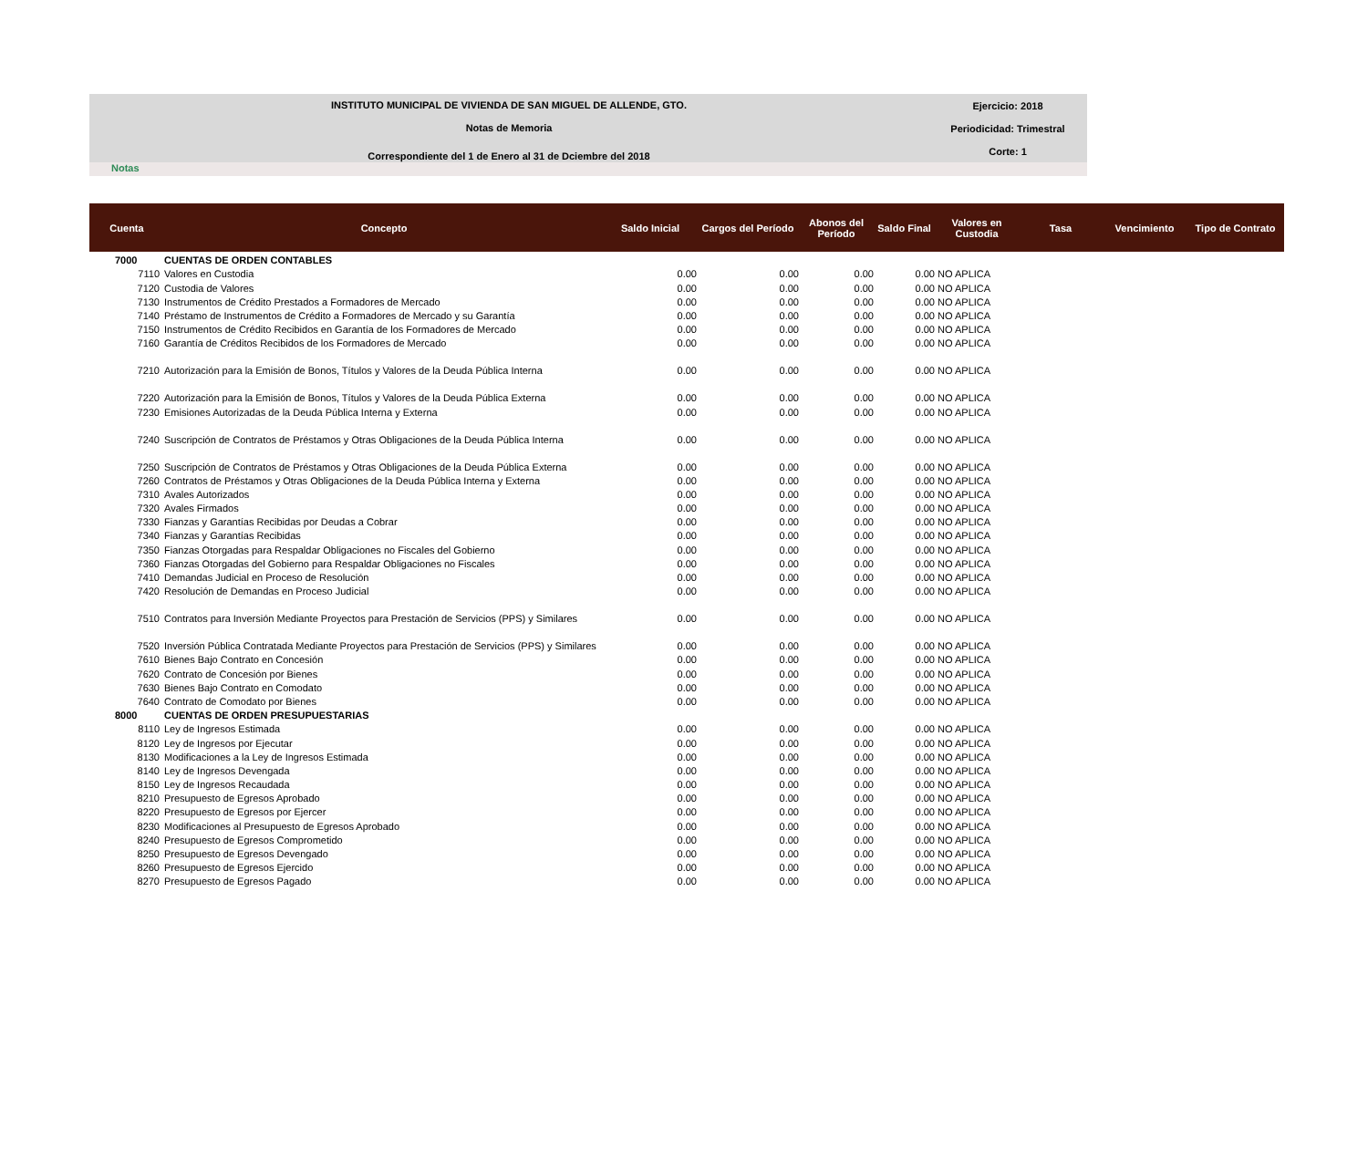INSTITUTO MUNICIPAL DE VIVIENDA DE SAN MIGUEL DE ALLENDE, GTO.
Notas de Memoria
Correspondiente del 1 de Enero al 31 de Dciembre del 2018
Ejercicio: 2018
Periodicidad: Trimestral
Corte: 1
Notas
| Cuenta | Concepto | Saldo Inicial | Cargos del Período | Abonos del Período | Saldo Final | Valores en Custodia | Tasa | Vencimiento | Tipo de Contrato |
| --- | --- | --- | --- | --- | --- | --- | --- | --- | --- |
| 7000 | CUENTAS DE ORDEN CONTABLES | | | | | | | | |
| 7110 | Valores en Custodia | 0.00 | 0.00 | 0.00 | 0.00 | NO APLICA | | | |
| 7120 | Custodia de Valores | 0.00 | 0.00 | 0.00 | 0.00 | NO APLICA | | | |
| 7130 | Instrumentos de Crédito Prestados a Formadores de Mercado | 0.00 | 0.00 | 0.00 | 0.00 | NO APLICA | | | |
| 7140 | Préstamo de Instrumentos de Crédito a Formadores de Mercado y su Garantía | 0.00 | 0.00 | 0.00 | 0.00 | NO APLICA | | | |
| 7150 | Instrumentos de Crédito Recibidos en Garantía de los Formadores de Mercado | 0.00 | 0.00 | 0.00 | 0.00 | NO APLICA | | | |
| 7160 | Garantía de Créditos Recibidos de los Formadores de Mercado | 0.00 | 0.00 | 0.00 | 0.00 | NO APLICA | | | |
| 7210 | Autorización para la Emisión de Bonos, Títulos y Valores de la Deuda Pública Interna | 0.00 | 0.00 | 0.00 | 0.00 | NO APLICA | | | |
| 7220 | Autorización para la Emisión de Bonos, Títulos y Valores de la Deuda Pública Externa | 0.00 | 0.00 | 0.00 | 0.00 | NO APLICA | | | |
| 7230 | Emisiones Autorizadas de la Deuda Pública Interna y Externa | 0.00 | 0.00 | 0.00 | 0.00 | NO APLICA | | | |
| 7240 | Suscripción de Contratos de Préstamos y Otras Obligaciones de la Deuda Pública Interna | 0.00 | 0.00 | 0.00 | 0.00 | NO APLICA | | | |
| 7250 | Suscripción de Contratos de Préstamos y Otras Obligaciones de la Deuda Pública Externa | 0.00 | 0.00 | 0.00 | 0.00 | NO APLICA | | | |
| 7260 | Contratos de Préstamos y Otras Obligaciones de la Deuda Pública Interna y Externa | 0.00 | 0.00 | 0.00 | 0.00 | NO APLICA | | | |
| 7310 | Avales Autorizados | 0.00 | 0.00 | 0.00 | 0.00 | NO APLICA | | | |
| 7320 | Avales Firmados | 0.00 | 0.00 | 0.00 | 0.00 | NO APLICA | | | |
| 7330 | Fianzas y Garantías Recibidas por Deudas a Cobrar | 0.00 | 0.00 | 0.00 | 0.00 | NO APLICA | | | |
| 7340 | Fianzas y Garantías Recibidas | 0.00 | 0.00 | 0.00 | 0.00 | NO APLICA | | | |
| 7350 | Fianzas Otorgadas para Respaldar Obligaciones no Fiscales del Gobierno | 0.00 | 0.00 | 0.00 | 0.00 | NO APLICA | | | |
| 7360 | Fianzas Otorgadas del Gobierno para Respaldar Obligaciones no Fiscales | 0.00 | 0.00 | 0.00 | 0.00 | NO APLICA | | | |
| 7410 | Demandas Judicial en Proceso de Resolución | 0.00 | 0.00 | 0.00 | 0.00 | NO APLICA | | | |
| 7420 | Resolución de Demandas en Proceso Judicial | 0.00 | 0.00 | 0.00 | 0.00 | NO APLICA | | | |
| 7510 | Contratos para Inversión Mediante Proyectos para Prestación de Servicios (PPS) y Similares | 0.00 | 0.00 | 0.00 | 0.00 | NO APLICA | | | |
| 7520 | Inversión Pública Contratada Mediante Proyectos para Prestación de Servicios (PPS) y Similares | 0.00 | 0.00 | 0.00 | 0.00 | NO APLICA | | | |
| 7610 | Bienes Bajo Contrato en Concesión | 0.00 | 0.00 | 0.00 | 0.00 | NO APLICA | | | |
| 7620 | Contrato de Concesión por Bienes | 0.00 | 0.00 | 0.00 | 0.00 | NO APLICA | | | |
| 7630 | Bienes Bajo Contrato en Comodato | 0.00 | 0.00 | 0.00 | 0.00 | NO APLICA | | | |
| 7640 | Contrato de Comodato por Bienes | 0.00 | 0.00 | 0.00 | 0.00 | NO APLICA | | | |
| 8000 | CUENTAS DE ORDEN PRESUPUESTARIAS | | | | | | | | |
| 8110 | Ley de Ingresos Estimada | 0.00 | 0.00 | 0.00 | 0.00 | NO APLICA | | | |
| 8120 | Ley de Ingresos por Ejecutar | 0.00 | 0.00 | 0.00 | 0.00 | NO APLICA | | | |
| 8130 | Modificaciones a la Ley de Ingresos Estimada | 0.00 | 0.00 | 0.00 | 0.00 | NO APLICA | | | |
| 8140 | Ley de Ingresos Devengada | 0.00 | 0.00 | 0.00 | 0.00 | NO APLICA | | | |
| 8150 | Ley de Ingresos Recaudada | 0.00 | 0.00 | 0.00 | 0.00 | NO APLICA | | | |
| 8210 | Presupuesto de Egresos Aprobado | 0.00 | 0.00 | 0.00 | 0.00 | NO APLICA | | | |
| 8220 | Presupuesto de Egresos por Ejercer | 0.00 | 0.00 | 0.00 | 0.00 | NO APLICA | | | |
| 8230 | Modificaciones al Presupuesto de Egresos Aprobado | 0.00 | 0.00 | 0.00 | 0.00 | NO APLICA | | | |
| 8240 | Presupuesto de Egresos Comprometido | 0.00 | 0.00 | 0.00 | 0.00 | NO APLICA | | | |
| 8250 | Presupuesto de Egresos Devengado | 0.00 | 0.00 | 0.00 | 0.00 | NO APLICA | | | |
| 8260 | Presupuesto de Egresos Ejercido | 0.00 | 0.00 | 0.00 | 0.00 | NO APLICA | | | |
| 8270 | Presupuesto de Egresos Pagado | 0.00 | 0.00 | 0.00 | 0.00 | NO APLICA | | | |